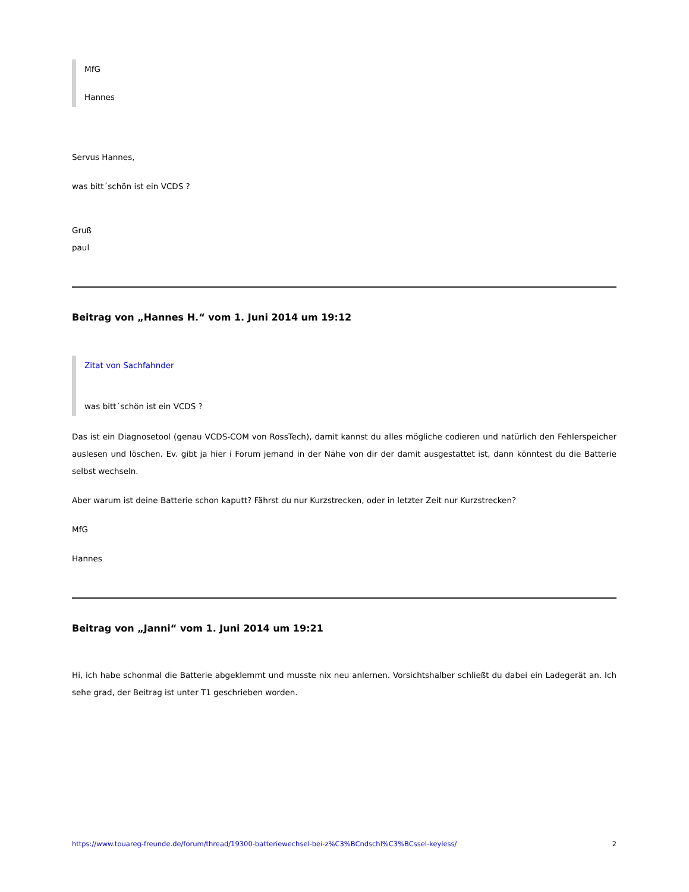MfG
Hannes
Servus Hannes,
was bitt´schön ist ein VCDS ?
Gruß
paul
Beitrag von „Hannes H.“ vom 1. Juni 2014 um 19:12
Zitat von Sachfahnder
was bitt´schön ist ein VCDS ?
Das ist ein Diagnosetool (genau VCDS-COM von RossTech), damit kannst du alles mögliche codieren und natürlich den Fehlerspeicher auslesen und löschen. Ev. gibt ja hier i Forum jemand in der Nähe von dir der damit ausgestattet ist, dann könntest du die Batterie selbst wechseln.
Aber warum ist deine Batterie schon kaputt? Fährst du nur Kurzstrecken, oder in letzter Zeit nur Kurzstrecken?
MfG
Hannes
Beitrag von „Janni“ vom 1. Juni 2014 um 19:21
Hi, ich habe schonmal die Batterie abgeklemmt und musste nix neu anlernen. Vorsichtshalber schließt du dabei ein Ladegerät an. Ich sehe grad, der Beitrag ist unter T1 geschrieben worden.
https://www.touareg-freunde.de/forum/thread/19300-batteriewechsel-bei-z%C3%BCndschl%C3%BCssel-keyless/ 2